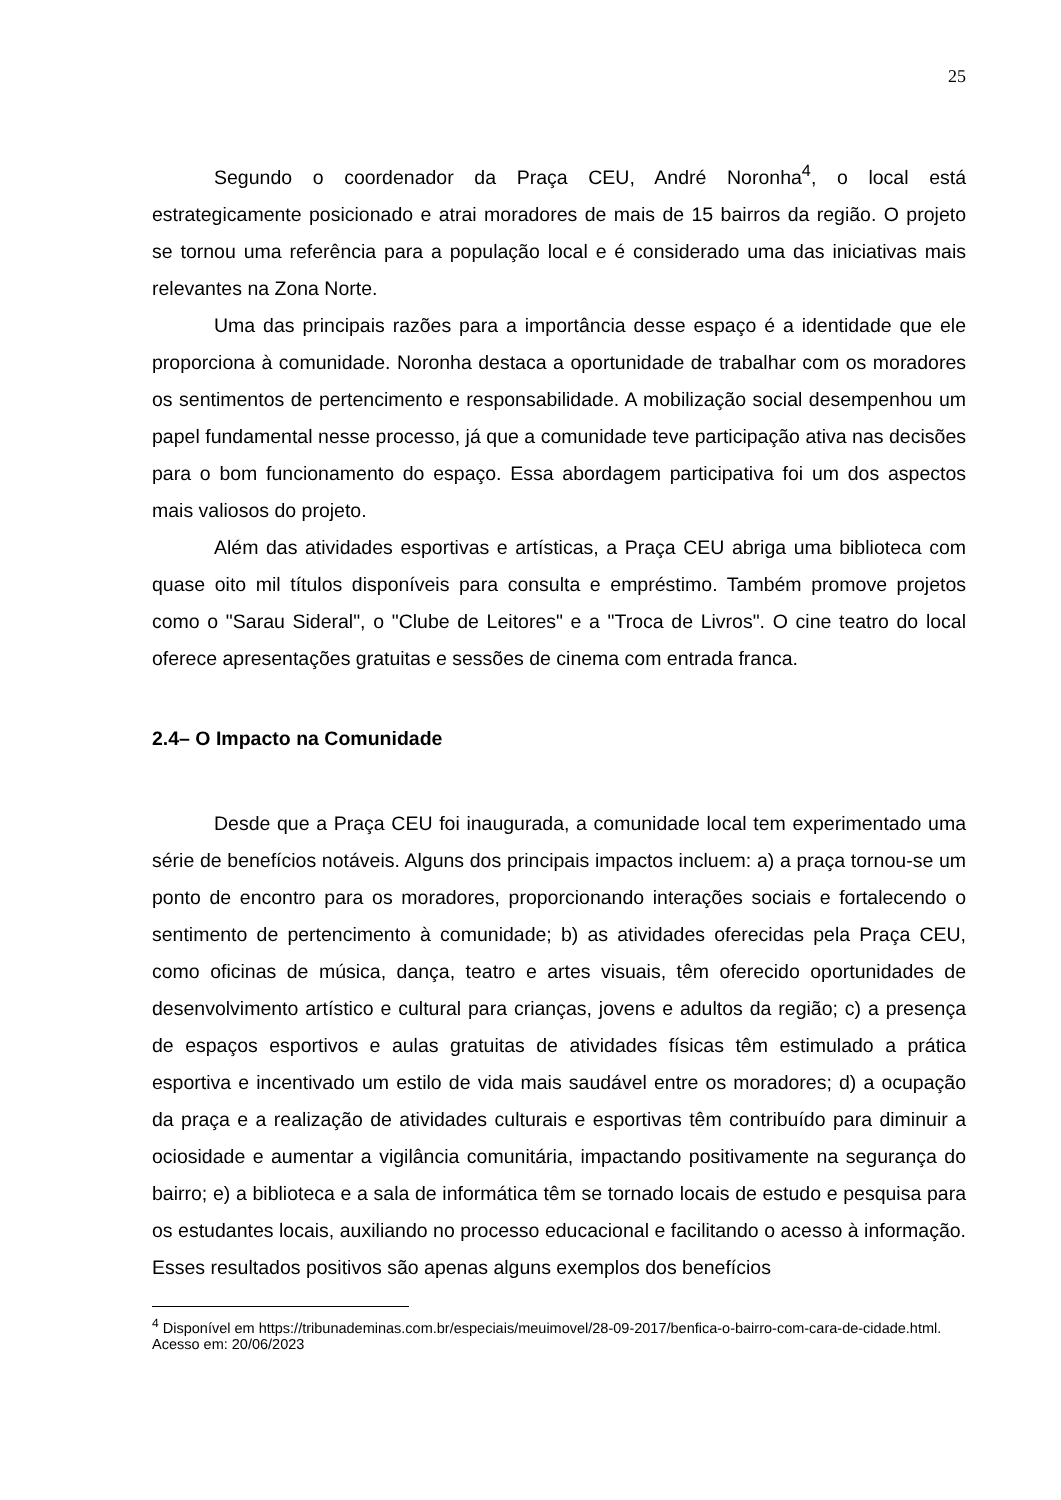25
Segundo o coordenador da Praça CEU, André Noronha<sup>4</sup>, o local está estrategicamente posicionado e atrai moradores de mais de 15 bairros da região. O projeto se tornou uma referência para a população local e é considerado uma das iniciativas mais relevantes na Zona Norte.
Uma das principais razões para a importância desse espaço é a identidade que ele proporciona à comunidade. Noronha destaca a oportunidade de trabalhar com os moradores os sentimentos de pertencimento e responsabilidade. A mobilização social desempenhou um papel fundamental nesse processo, já que a comunidade teve participação ativa nas decisões para o bom funcionamento do espaço. Essa abordagem participativa foi um dos aspectos mais valiosos do projeto.
Além das atividades esportivas e artísticas, a Praça CEU abriga uma biblioteca com quase oito mil títulos disponíveis para consulta e empréstimo. Também promove projetos como o "Sarau Sideral", o "Clube de Leitores" e a "Troca de Livros". O cine teatro do local oferece apresentações gratuitas e sessões de cinema com entrada franca.
2.4– O Impacto na Comunidade
Desde que a Praça CEU foi inaugurada, a comunidade local tem experimentado uma série de benefícios notáveis. Alguns dos principais impactos incluem: a) a praça tornou-se um ponto de encontro para os moradores, proporcionando interações sociais e fortalecendo o sentimento de pertencimento à comunidade; b) as atividades oferecidas pela Praça CEU, como oficinas de música, dança, teatro e artes visuais, têm oferecido oportunidades de desenvolvimento artístico e cultural para crianças, jovens e adultos da região; c) a presença de espaços esportivos e aulas gratuitas de atividades físicas têm estimulado a prática esportiva e incentivado um estilo de vida mais saudável entre os moradores; d) a ocupação da praça e a realização de atividades culturais e esportivas têm contribuído para diminuir a ociosidade e aumentar a vigilância comunitária, impactando positivamente na segurança do bairro; e) a biblioteca e a sala de informática têm se tornado locais de estudo e pesquisa para os estudantes locais, auxiliando no processo educacional e facilitando o acesso à informação. Esses resultados positivos são apenas alguns exemplos dos benefícios
<sup>4</sup> Disponível em https://tribunademinas.com.br/especiais/meuimovel/28-09-2017/benfica-o-bairro-com-cara-de-cidade.html. Acesso em: 20/06/2023